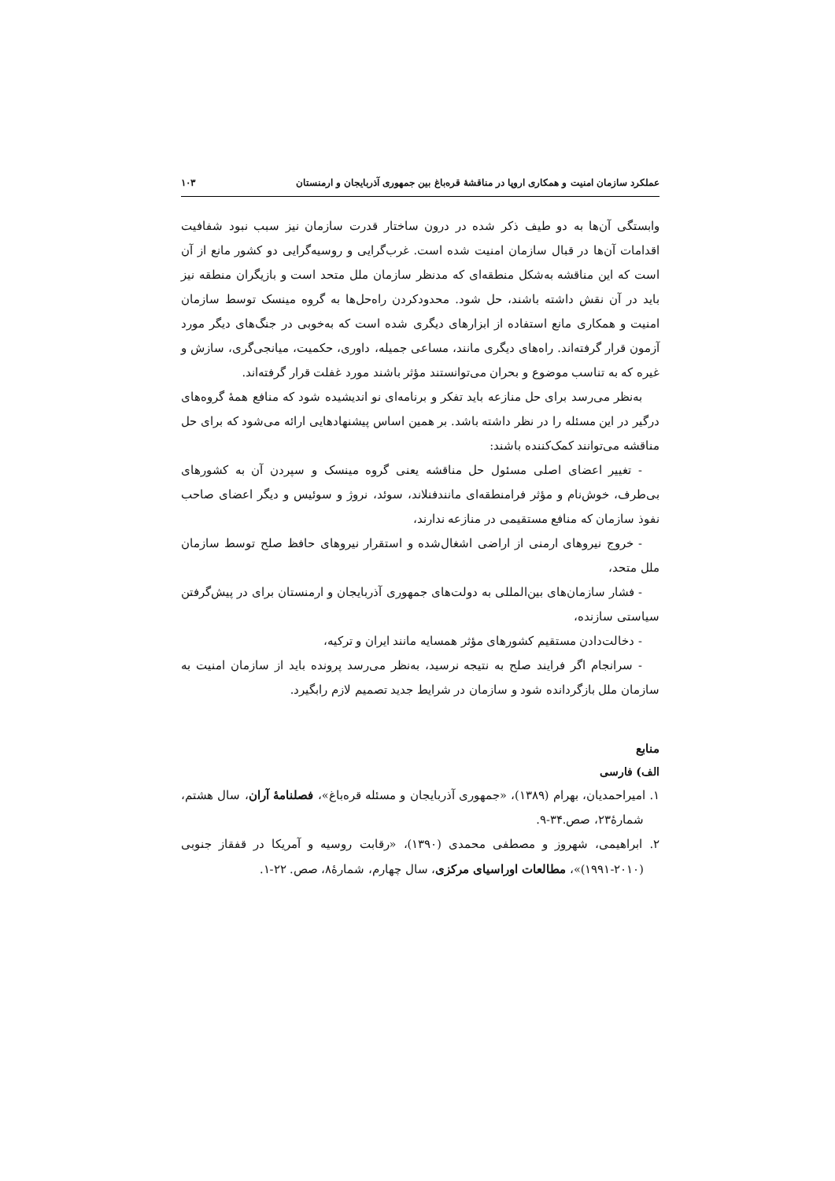عملکرد سازمان امنیت و همکاری اروپا در مناقشۀ قره‌باغ بین جمهوری آذربایجان و ارمنستان ۱۰۳
وابستگی آن‌ها به دو طیف ذکر شده در درون ساختار قدرت سازمان نیز سبب نبود شفافیت اقدامات آن‌ها در قبال سازمان امنیت شده است. غرب‌گرایی و روسیه‌گرایی دو کشور مانع از آن است که این مناقشه به‌شکل منطقه‌ای که مدنظر سازمان ملل متحد است و بازیگران منطقه نیز باید در آن نقش داشته باشند، حل شود. محدودکردن راه‌حل‌ها به گروه مینسک توسط سازمان امنیت و همکاری مانع استفاده از ابزارهای دیگری شده است که به‌خوبی در جنگ‌های دیگر مورد آزمون قرار گرفته‌اند. راه‌های دیگری مانند، مساعی جمیله، داوری، حکمیت، میانجی‌گری، سازش و غیره که به تناسب موضوع و بحران می‌توانستند مؤثر باشند مورد غفلت قرار گرفته‌اند.
به‌نظر می‌رسد برای حل منازعه باید تفکر و برنامه‌ای نو اندیشیده شود که منافع همۀ گروه‌های درگیر در این مسئله را در نظر داشته باشد. بر همین اساس پیشنهادهایی ارائه می‌شود که برای حل مناقشه می‌توانند کمک‌کننده باشند:
- تغییر اعضای اصلی مسئول حل مناقشه یعنی گروه مینسک و سپردن آن به کشورهای بی‌طرف، خوش‌نام و مؤثر فرامنطقه‌ای مانندفنلاند، سوئد، نروژ و سوئیس و دیگر اعضای صاحب نفوذ سازمان که منافع مستقیمی در منازعه ندارند،
- خروج نیروهای ارمنی از اراضی اشغال‌شده و استقرار نیروهای حافظ صلح توسط سازمان ملل متحد،
- فشار سازمان‌های بین‌المللی به دولت‌های جمهوری آذربایجان و ارمنستان برای در پیش‌گرفتن سیاستی سازنده،
- دخالت‌دادن مستقیم کشورهای مؤثر همسایه مانند ایران و ترکیه،
- سرانجام اگر فرایند صلح به نتیجه نرسید، به‌نظر می‌رسد پرونده باید از سازمان امنیت به سازمان ملل بازگردانده شود و سازمان در شرایط جدید تصمیم لازم رابگیرد.
منابع
الف) فارسی
۱. امیراحمدیان، بهرام (۱۳۸۹)، «جمهوری آذربایجان و مسئله قره‌باغ»، فصلنامۀ آران، سال هشتم، شمارۀ۲۳، صص.۳۴-۹.
۲. ابراهیمی، شهروز و مصطفی محمدی (۱۳۹۰)، «رقابت روسیه و آمریکا در قفقاز جنوبی (۲۰۱۰-۱۹۹۱)»، مطالعات اوراسیای مرکزی، سال چهارم، شمارۀ۸، صص. ۲۲-۱.